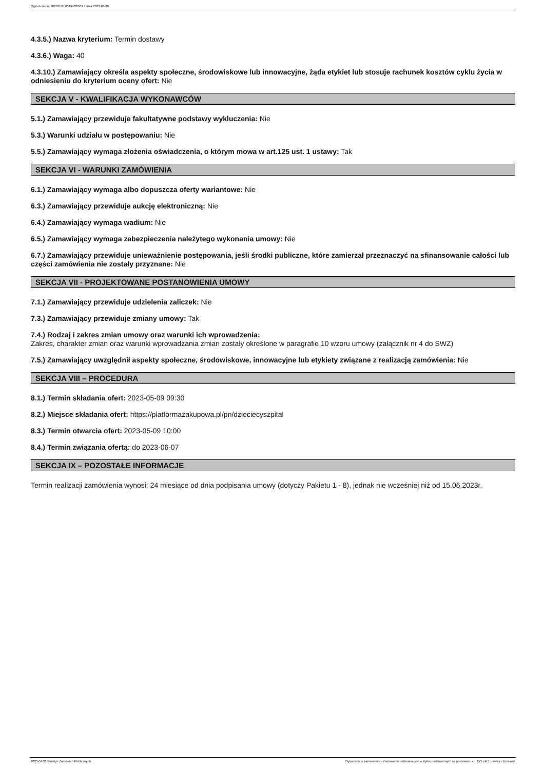Ogłoszenie nr 2023/BZP 00194022/01 z dnia 2023-04-26
4.3.5.) Nazwa kryterium: Termin dostawy
4.3.6.) Waga: 40
4.3.10.) Zamawiający określa aspekty społeczne, środowiskowe lub innowacyjne, żąda etykiet lub stosuje rachunek kosztów cyklu życia w odniesieniu do kryterium oceny ofert: Nie
SEKCJA V - KWALIFIKACJA WYKONAWCÓW
5.1.) Zamawiający przewiduje fakultatywne podstawy wykluczenia: Nie
5.3.) Warunki udziału w postępowaniu: Nie
5.5.) Zamawiający wymaga złożenia oświadczenia, o którym mowa w art.125 ust. 1 ustawy: Tak
SEKCJA VI - WARUNKI ZAMÓWIENIA
6.1.) Zamawiający wymaga albo dopuszcza oferty wariantowe: Nie
6.3.) Zamawiający przewiduje aukcję elektroniczną: Nie
6.4.) Zamawiający wymaga wadium: Nie
6.5.) Zamawiający wymaga zabezpieczenia należytego wykonania umowy: Nie
6.7.) Zamawiający przewiduje unieważnienie postępowania, jeśli środki publiczne, które zamierzał przeznaczyć na sfinansowanie całości lub części zamówienia nie zostały przyznane: Nie
SEKCJA VII - PROJEKTOWANE POSTANOWIENIA UMOWY
7.1.) Zamawiający przewiduje udzielenia zaliczek: Nie
7.3.) Zamawiający przewiduje zmiany umowy: Tak
7.4.) Rodzaj i zakres zmian umowy oraz warunki ich wprowadzenia:
Zakres, charakter zmian oraz warunki wprowadzania zmian zostały określone w paragrafie 10 wzoru umowy (załącznik nr 4 do SWZ)
7.5.) Zamawiający uwzględnił aspekty społeczne, środowiskowe, innowacyjne lub etykiety związane z realizacją zamówienia: Nie
SEKCJA VIII – PROCEDURA
8.1.) Termin składania ofert: 2023-05-09 09:30
8.2.) Miejsce składania ofert: https://platformazakupowa.pl/pn/dzieciecyszpital
8.3.) Termin otwarcia ofert: 2023-05-09 10:00
8.4.) Termin związania ofertą: do 2023-06-07
SEKCJA IX – POZOSTAŁE INFORMACJE
Termin realizacji zamówienia wynosi: 24 miesiące od dnia podpisania umowy (dotyczy Pakietu 1 - 8), jednak nie wcześniej niż od 15.06.2023r.
2023-04-26 Biuletyn Zamówień Publicznych Ogłoszenie o zamówieniu - Zamówienie udzielane jest w trybie podstawowym na podstawie: art. 275 pkt 1 ustawy - Dostawy